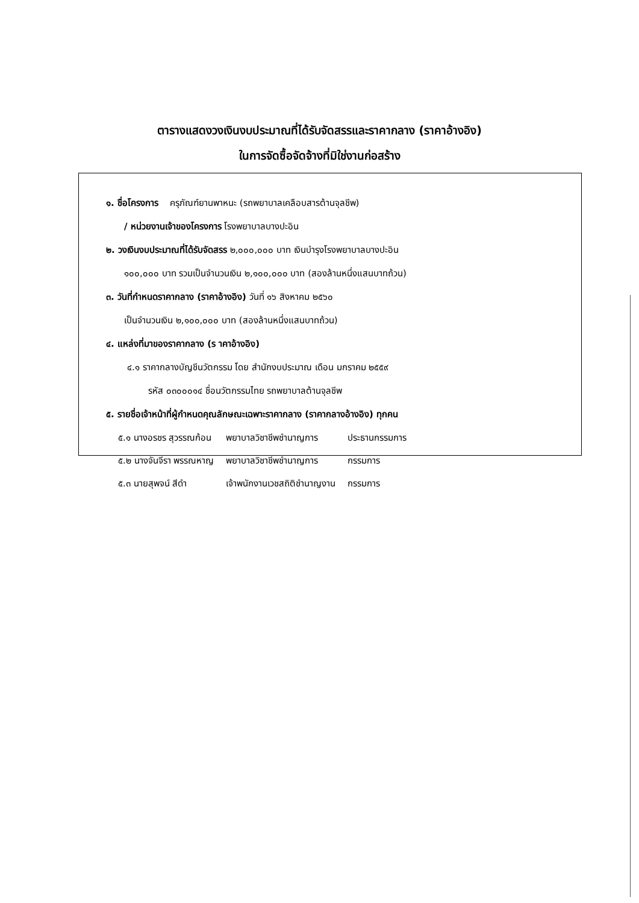ตารางแสดงวงเงินงบประมาณที่ได้รับจัดสรรและราคากลาง (ราคาอ้างอิง)
ในการจัดซื้อจัดจ้างที่มิใช่งานก่อสร้าง
๑. ชื่อโครงการ ครุภัณฑ์ยานพาหนะ (รถพยาบาลเคลือบสารต้านจุลชีพ)
/ หน่วยงานเจ้าของโครงการ โรงพยาบาลบางปะอิน
๒. วงเงินงบประมาณที่ได้รับจัดสรร ๒,๐๐๐,๐๐๐ บาท เงินบำรุงโรงพยาบาลบางปะอิน
๑๐๐,๐๐๐ บาท รวมเป็นจำนวนเงิน ๒,๑๐๐,๐๐๐ บาท (สองล้านหนึ่งแสนบาทถ้วน)
๓. วันที่กำหนดราคากลาง (ราคาอ้างอิง) วันที่ ๑๖ สิงหาคม ๒๕๖๐
เป็นจำนวนเงิน ๒,๑๐๐,๐๐๐ บาท (สองล้านหนึ่งแสนบาทถ้วน)
๔. แหล่งที่มาของราคากลาง (ร าคาอ้างอิง)
๔.๑ ราคากลางบัญชีนวัตกรรม โดย สำนักงบประมาณ เดือน มกราคม ๒๕๕๙
รหัส ๐๓๐๐๐๑๔ ชื่อนวัตกรรมไทย รถพยาบาลต้านจุลชีพ
๕. รายชื่อเจ้าหน้าที่ผู้กำหนดคุณลักษณะเฉพาะราคากลาง (ราคากลางอ้างอิง) ทุกคน
| ๕.๑ นางอรชร สุวรรณก้อน | พยาบาลวิชาชีพชำนาญการ | ประธานกรรมการ |
| ๕.๒ นางจันจีรา พรรณหาญ | พยาบาลวิชาชีพชำนาญการ | กรรมการ |
| ๕.๓ นายสุพจน์ สีดำ | เจ้าพนักงานเวชสถิติชำนาญงาน | กรรมการ |